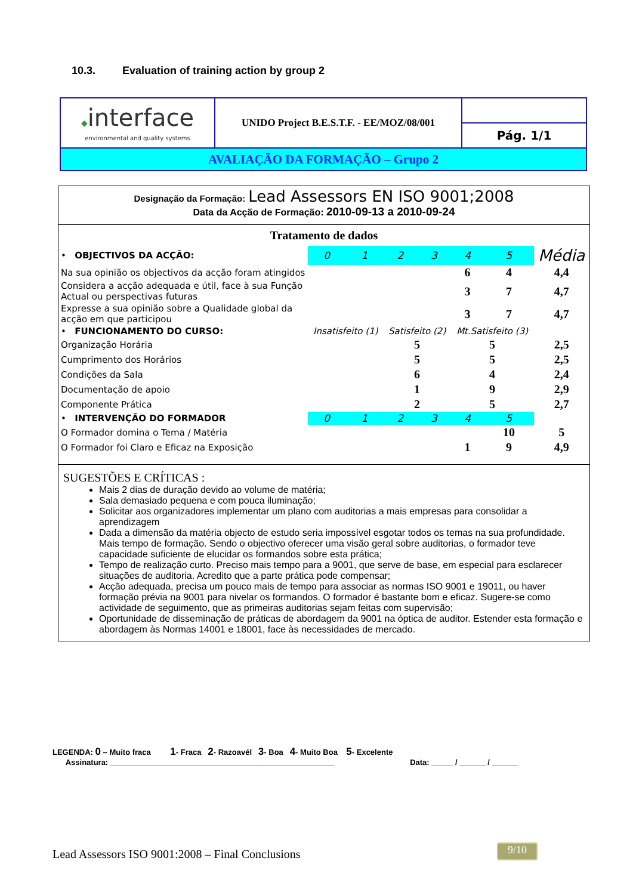10.3. Evaluation of training action by group 2
| ◆ interface environmental and quality systems | UNIDO Project B.E.S.T.F. - EE/MOZ/08/001 | |
| | | Pág. 1/1 |
| AVALIAÇÃO DA FORMAÇÃO – Grupo 2 | | |
Designação da Formação: Lead Assessors EN ISO 9001;2008
Data da Acção de Formação: 2010-09-13 a 2010-09-24
Tratamento de dados
| • OBJECTIVOS DA ACÇÂO: | 0 | 1 | 2 | 3 | 4 | 5 | Média |
| Na sua opinião os objectivos da acção foram atingidos | | | | | 6 | 4 | 4,4 |
| Considera a acção adequada e útil, face à sua Função Actual ou perspectivas futuras | | | | | 3 | 7 | 4,7 |
| Expresse a sua opinião sobre a Qualidade global da acção em que participou | | | | | 3 | 7 | 4,7 |
| • FUNCIONAMENTO DO CURSO: | Insatisfeito (1) | | Satisfeito (2) | | Mt.Satisfeito (3) | | |
| Organização Horária | | | 5 | | 5 | | 2,5 |
| Cumprimento dos Horários | | | 5 | | 5 | | 2,5 |
| Condições da Sala | | | 6 | | 4 | | 2,4 |
| Documentação de apoio | | | 1 | | 9 | | 2,9 |
| Componente Prática | | | 2 | | 5 | | 2,7 |
| • INTERVENÇÃO DO FORMADOR | 0 | 1 | 2 | 3 | 4 | 5 | |
| O Formador domina o Tema / Matéria | | | | | | 10 | 5 |
| O Formador foi Claro e Eficaz na Exposição | | | | | 1 | 9 | 4,9 |
SUGESTÕES E CRÍTICAS :
Mais 2 dias de duração devido ao volume de matéria;
Sala demasiado pequena e com pouca iluminação;
Solicitar aos organizadores implementar um plano com auditorias a mais empresas para consolidar a aprendizagem
Dada a dimensão da matéria objecto de estudo seria impossível esgotar todos os temas na sua profundidade. Mais tempo de formação. Sendo o objectivo oferecer uma visão geral sobre auditorias, o formador teve capacidade suficiente de elucidar os formandos sobre esta prática;
Tempo de realização curto. Preciso mais tempo para a 9001, que serve de base, em especial para esclarecer situações de auditoria. Acredito que a parte prática pode compensar;
Acção adequada, precisa um pouco mais de tempo para associar as normas ISO 9001 e 19011, ou haver formação prévia na 9001 para nivelar os formandos. O formador é bastante bom e eficaz. Sugere-se como actividade de seguimento, que as primeiras auditorias sejam feitas com supervisão;
Oportunidade de disseminação de práticas de abordagem da 9001 na óptica de auditor. Estender esta formação e abordagem às Normas 14001 e 18001, face às necessidades de mercado.
LEGENDA: 0 – Muito fraca 1- Fraca 2- Razoavél 3- Boa 4- Muito Boa 5- Excelente
Assinatura: ____________________________________________________ Data: _____ / ______ / ______
Lead Assessors ISO 9001:2008 – Final Conclusions
9/10